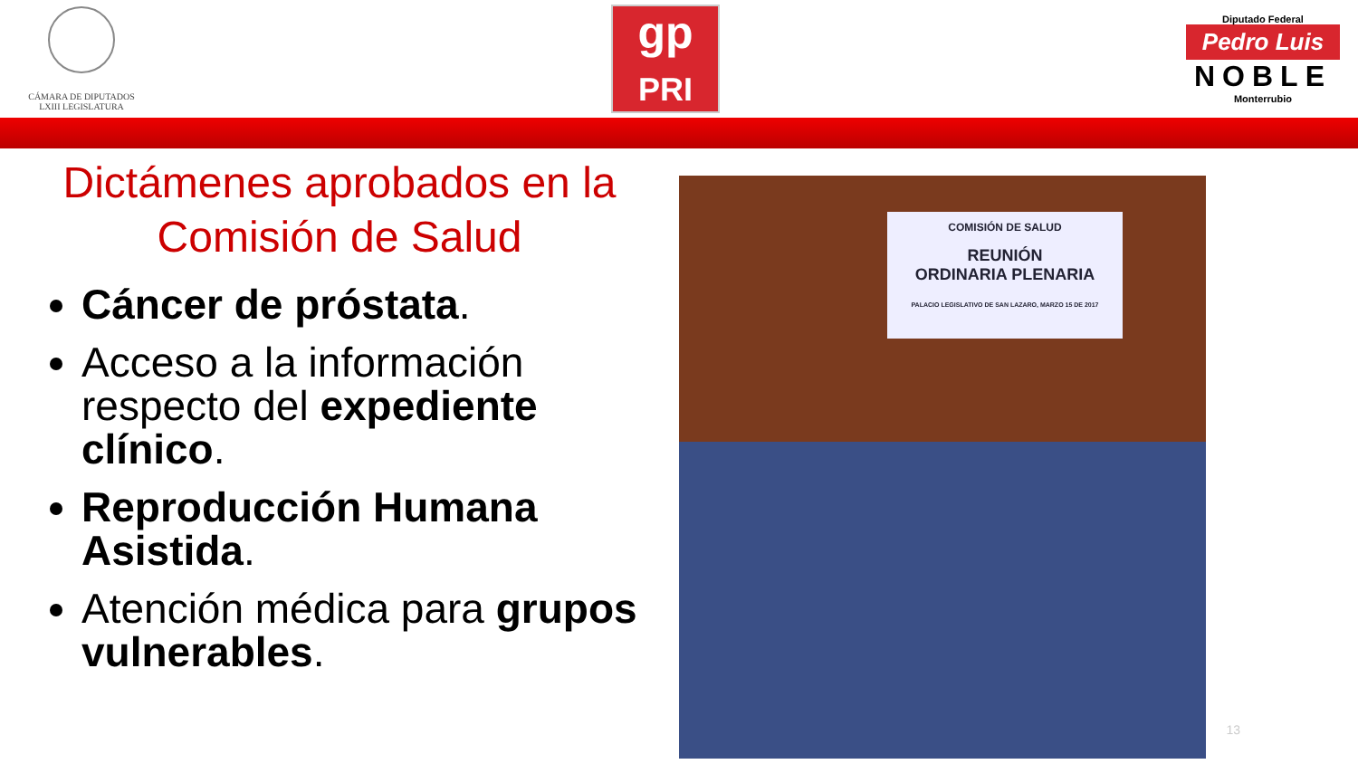CÁMARA DE DIPUTADOS
LXIII LEGISLATURA
gp
PRI
Diputado Federal
Pedro Luis
NOBLE
Monterrubio
Dictámenes aprobados en la
Comisión de Salud
Cáncer de próstata.
Acceso a la información respecto del expediente clínico.
Reproducción Humana Asistida.
Atención médica para grupos vulnerables.
COMISIÓN DE SALUD
REUNIÓN
ORDINARIA PLENARIA
PALACIO LEGISLATIVO DE SAN LAZARO, MARZO 15 DE 2017
13